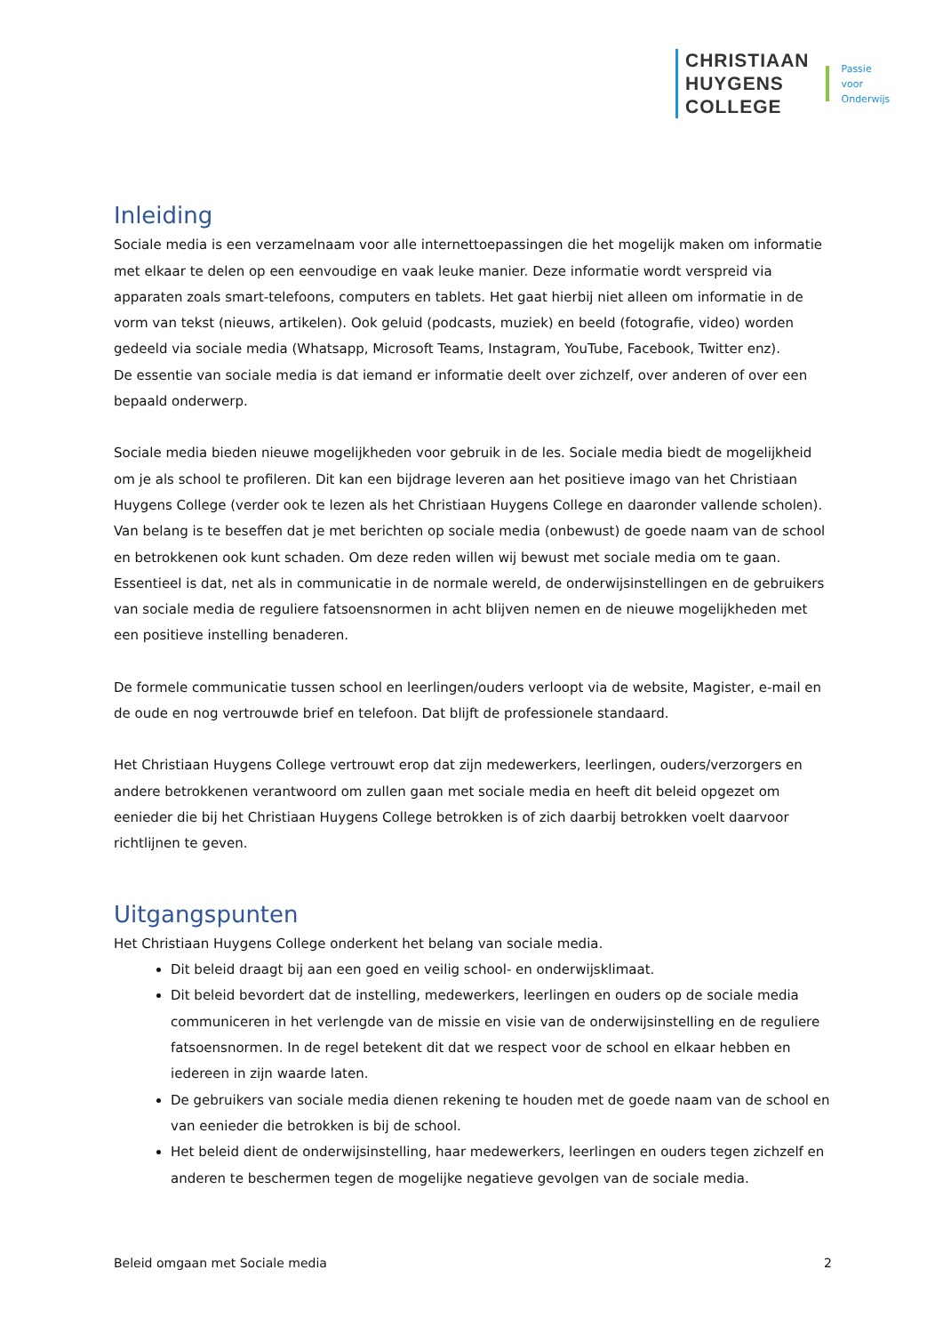CHRISTIAAN
HUYGENS
COLLEGE
Passie
voor
Onderwijs
Inleiding
Sociale media is een verzamelnaam voor alle internettoepassingen die het mogelijk maken om informatie met elkaar te delen op een eenvoudige en vaak leuke manier. Deze informatie wordt verspreid via apparaten zoals smart-telefoons, computers en tablets. Het gaat hierbij niet alleen om informatie in de vorm van tekst (nieuws, artikelen). Ook geluid (podcasts, muziek) en beeld (fotografie, video) worden gedeeld via sociale media (Whatsapp, Microsoft Teams, Instagram, YouTube, Facebook, Twitter enz).
De essentie van sociale media is dat iemand er informatie deelt over zichzelf, over anderen of over een bepaald onderwerp.
Sociale media bieden nieuwe mogelijkheden voor gebruik in de les. Sociale media biedt de mogelijkheid om je als school te profileren. Dit kan een bijdrage leveren aan het positieve imago van het Christiaan Huygens College (verder ook te lezen als het Christiaan Huygens College en daaronder vallende scholen). Van belang is te beseffen dat je met berichten op sociale media (onbewust) de goede naam van de school en betrokkenen ook kunt schaden. Om deze reden willen wij bewust met sociale media om te gaan. Essentieel is dat, net als in communicatie in de normale wereld, de onderwijsinstellingen en de gebruikers van sociale media de reguliere fatsoensnormen in acht blijven nemen en de nieuwe mogelijkheden met een positieve instelling benaderen.
De formele communicatie tussen school en leerlingen/ouders verloopt via de website, Magister, e-mail en de oude en nog vertrouwde brief en telefoon. Dat blijft de professionele standaard.
Het Christiaan Huygens College vertrouwt erop dat zijn medewerkers, leerlingen, ouders/verzorgers en andere betrokkenen verantwoord om zullen gaan met sociale media en heeft dit beleid opgezet om eenieder die bij het Christiaan Huygens College betrokken is of zich daarbij betrokken voelt daarvoor richtlijnen te geven.
Uitgangspunten
Het Christiaan Huygens College onderkent het belang van sociale media.
Dit beleid draagt bij aan een goed en veilig school- en onderwijsklimaat.
Dit beleid bevordert dat de instelling, medewerkers, leerlingen en ouders op de sociale media communiceren in het verlengde van de missie en visie van de onderwijsinstelling en de reguliere fatsoensnormen. In de regel betekent dit dat we respect voor de school en elkaar hebben en iedereen in zijn waarde laten.
De gebruikers van sociale media dienen rekening te houden met de goede naam van de school en van eenieder die betrokken is bij de school.
Het beleid dient de onderwijsinstelling, haar medewerkers, leerlingen en ouders tegen zichzelf en anderen te beschermen tegen de mogelijke negatieve gevolgen van de sociale media.
Beleid omgaan met Sociale media 2